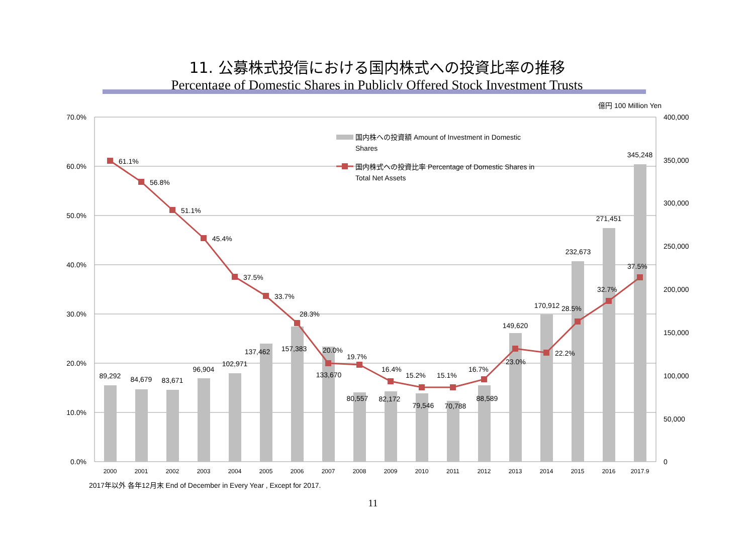11. 公募株式投信における国内株式への投資比率の推移
Percentage of Domestic Shares in Publicly Offered Stock Investment Trusts
国内株への投資額 Amount of Investment in Domestic
Shares
国内株式への投資比率 Percentage of Domestic Shares in
Total Net Assets
70.0%
60.0%
50.0%
40.0%
30.0%
20.0%
10.0%
0.0%
億円 100 Million Yen
400,000
350,000
300,000
250,000
200,000
150,000
100,000
50,000
0
2000
2001
2002
2003
2004
2005
2006
2007
2008
2009
2010
2011
2012
2013
2014
2015
2016
2017.9
89,292
84,679
83,671
96,904
102,971
137,462
157,383
133,670
80,557
82,172
79,546
70,788
88,589
149,620
170,912
232,673
271,451
345,248
61.1%
56.8%
51.1%
45.4%
37.5%
33.7%
28.3%
20.0%
19.7%
16.4%
15.2%
15.1%
16.7%
23.0%
22.2%
28.5%
32.7%
37.5%
2017年以外 各年12月末 End of December in Every Year , Except for 2017.
11